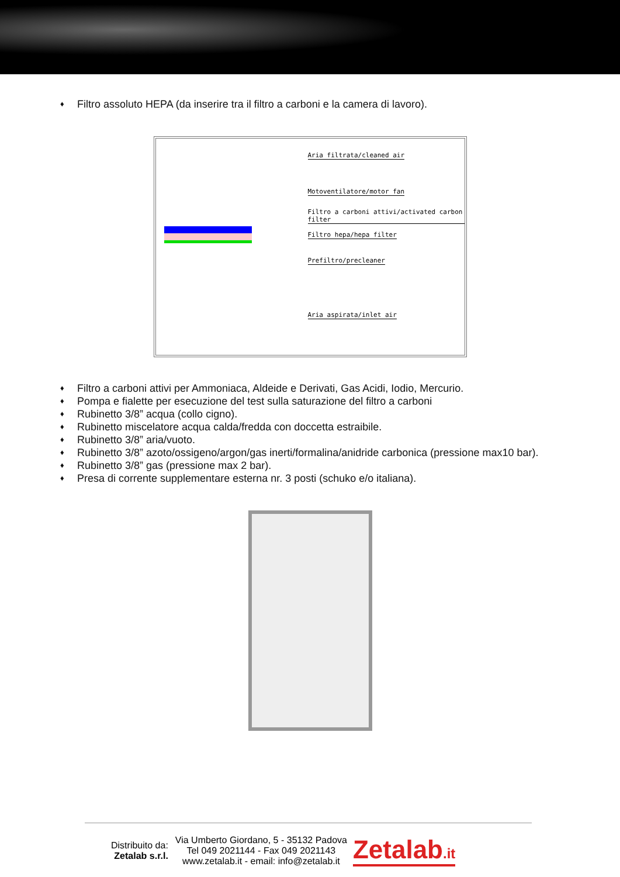♦ Filtro assoluto HEPA (da inserire tra il filtro a carboni e la camera di lavoro).
Aria filtrata/cleaned air
Motoventilatore/motor fan
Filtro a carboni attivi/activated carbon filter
Filtro hepa/hepa filter
Prefiltro/precleaner
Aria aspirata/inlet air
♦ Filtro a carboni attivi per Ammoniaca, Aldeide e Derivati, Gas Acidi, Iodio, Mercurio.
♦ Pompa e fialette per esecuzione del test sulla saturazione del filtro a carboni
♦ Rubinetto 3/8” acqua (collo cigno).
♦ Rubinetto miscelatore acqua calda/fredda con doccetta estraibile.
♦ Rubinetto 3/8” aria/vuoto.
♦ Rubinetto 3/8” azoto/ossigeno/argon/gas inerti/formalina/anidride carbonica (pressione max10 bar).
♦ Rubinetto 3/8” gas (pressione max 2 bar).
♦ Presa di corrente supplementare esterna nr. 3 posti (schuko e/o italiana).
Distribuito da:
Zetalab s.r.l.
Via Umberto Giordano, 5 - 35132 Padova
Tel 049 2021144 - Fax 049 2021143
www.zetalab.it - email: info@zetalab.it
Zetalab.it